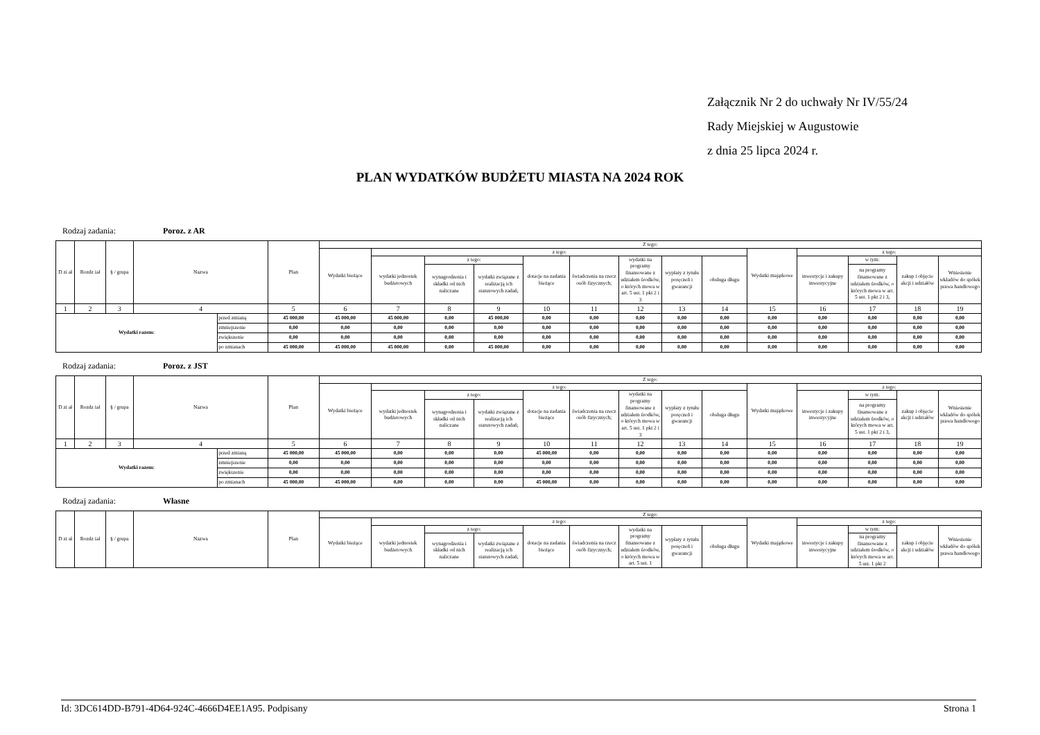Załącznik Nr 2 do uchwały Nr IV/55/24
Rady Miejskiej w Augustowie
z dnia 25 lipca 2024 r.
PLAN WYDATKÓW BUDŻETU MIASTA NA 2024 ROK
Rodzaj zadania: Poroz. z AR
| D zi ał | Rozdz iał | § / grupa | Nazwa | | Plan | Z tego: | | | | | | | | | | | | | |
| --- | --- | --- | --- | --- | --- | --- | --- | --- | --- | --- | --- | --- | --- | --- | --- | --- | --- | --- | --- |
| | | | | | | Wydatki bieżące | z tego: | | | | | | | | Wydatki majątkowe | z tego: | | | |
| | | | | | | | wydatki jednostek budżetowych | z tego: | | dotacje na zadania bieżące | świadczenia na rzecz osób fizycznych; | wydatki na programy finansowane z udziałem środków, o których mowa w art. 5 ust. 1 pkt 2 i 3 | wypłaty z tytułu poręczeń i gwarancji | obsługa długu | | inwestycje i zakupy inwestycyjne | w tym: | zakup i objęcie akcji i udziałów | Wniesienie wkładów do spółek prawa handlowego |
| | | | | | | | | wynagrodzenia i składki od nich naliczane | wydatki związane z realizacją ich statutowych zadań; | | | | | | | | na programy finansowane z udziałem środków, o których mowa w art. 5 ust. 1 pkt 2 i 3, | | |
| 1 | 2 | 3 | 4 | | 5 | 6 | 7 | 8 | 9 | 10 | 11 | 12 | 13 | 14 | 15 | 16 | 17 | 18 | 19 |
| Wydatki razem: | | | | przed zmianą | 45 000,00 | 45 000,00 | 45 000,00 | 0,00 | 45 000,00 | 0,00 | 0,00 | 0,00 | 0,00 | 0,00 | 0,00 | 0,00 | 0,00 | 0,00 | 0,00 |
| | | | | zmniejszenie | 0,00 | 0,00 | 0,00 | 0,00 | 0,00 | 0,00 | 0,00 | 0,00 | 0,00 | 0,00 | 0,00 | 0,00 | 0,00 | 0,00 | 0,00 |
| | | | | zwiększenie | 0,00 | 0,00 | 0,00 | 0,00 | 0,00 | 0,00 | 0,00 | 0,00 | 0,00 | 0,00 | 0,00 | 0,00 | 0,00 | 0,00 | 0,00 |
| | | | | po zmianach | 45 000,00 | 45 000,00 | 45 000,00 | 0,00 | 45 000,00 | 0,00 | 0,00 | 0,00 | 0,00 | 0,00 | 0,00 | 0,00 | 0,00 | 0,00 | 0,00 |
Rodzaj zadania: Poroz. z JST
| D zi ał | Rozdz iał | § / grupa | Nazwa | | Plan | Z tego: | | | | | | | | | | | | | |
| --- | --- | --- | --- | --- | --- | --- | --- | --- | --- | --- | --- | --- | --- | --- | --- | --- | --- | --- | --- |
| | | | | | | Wydatki bieżące | z tego: | | | | | | | | Wydatki majątkowe | z tego: | | | |
| | | | | | | | wydatki jednostek budżetowych | z tego: | | dotacje na zadania bieżące | świadczenia na rzecz osób fizycznych; | wydatki na programy finansowane z udziałem środków, o których mowa w art. 5 ust. 1 pkt 2 i 3 | wypłaty z tytułu poręczeń i gwarancji | obsługa długu | | inwestycje i zakupy inwestycyjne | w tym: | zakup i objęcie akcji i udziałów | Wniesienie wkładów do spółek prawa handlowego |
| | | | | | | | | wynagrodzenia i składki od nich naliczane | wydatki związane z realizacją ich statutowych zadań; | | | | | | | | na programy finansowane z udziałem środków, o których mowa w art. 5 ust. 1 pkt 2 i 3, | | |
| 1 | 2 | 3 | 4 | | 5 | 6 | 7 | 8 | 9 | 10 | 11 | 12 | 13 | 14 | 15 | 16 | 17 | 18 | 19 |
| Wydatki razem: | | | | przed zmianą | 45 000,00 | 45 000,00 | 0,00 | 0,00 | 0,00 | 45 000,00 | 0,00 | 0,00 | 0,00 | 0,00 | 0,00 | 0,00 | 0,00 | 0,00 | 0,00 |
| | | | | zmniejszenie | 0,00 | 0,00 | 0,00 | 0,00 | 0,00 | 0,00 | 0,00 | 0,00 | 0,00 | 0,00 | 0,00 | 0,00 | 0,00 | 0,00 | 0,00 |
| | | | | zwiększenie | 0,00 | 0,00 | 0,00 | 0,00 | 0,00 | 0,00 | 0,00 | 0,00 | 0,00 | 0,00 | 0,00 | 0,00 | 0,00 | 0,00 | 0,00 |
| | | | | po zmianach | 45 000,00 | 45 000,00 | 0,00 | 0,00 | 0,00 | 45 000,00 | 0,00 | 0,00 | 0,00 | 0,00 | 0,00 | 0,00 | 0,00 | 0,00 | 0,00 |
Rodzaj zadania: Własne
| D zi ał | Rozdz iał | § / grupa | Nazwa | Plan | Z tego: | | | | | | | | | | | | | |
| --- | --- | --- | --- | --- | --- | --- | --- | --- | --- | --- | --- | --- | --- | --- | --- | --- | --- | --- |
| | | | | | Wydatki bieżące | z tego: | | | | | | | | Wydatki majątkowe | z tego: | | | |
| | | | | | | wydatki jednostek budżetowych | z tego: | | dotacje na zadania bieżące | świadczenia na rzecz osób fizycznych; | wydatki na programy finansowane z udziałem środków, o których mowa w art. 5 ust. 1 | wypłaty z tytułu poręczeń i gwarancji | obsługa długu | | inwestycje i zakupy inwestycyjne | w tym: | zakup i objęcie akcji i udziałów | Wniesienie wkładów do spółek prawa handlowego |
| | | | | | | | wynagrodzenia i składki od nich naliczane | wydatki związane z realizacją ich statutowych zadań; | | | | | | | | na programy finansowane z udziałem środków, o których mowa w art. 5 ust. 1 pkt 2 | | |
Id: 3DC614DD-B791-4D64-924C-4666D4EE1A95. Podpisany Strona 1